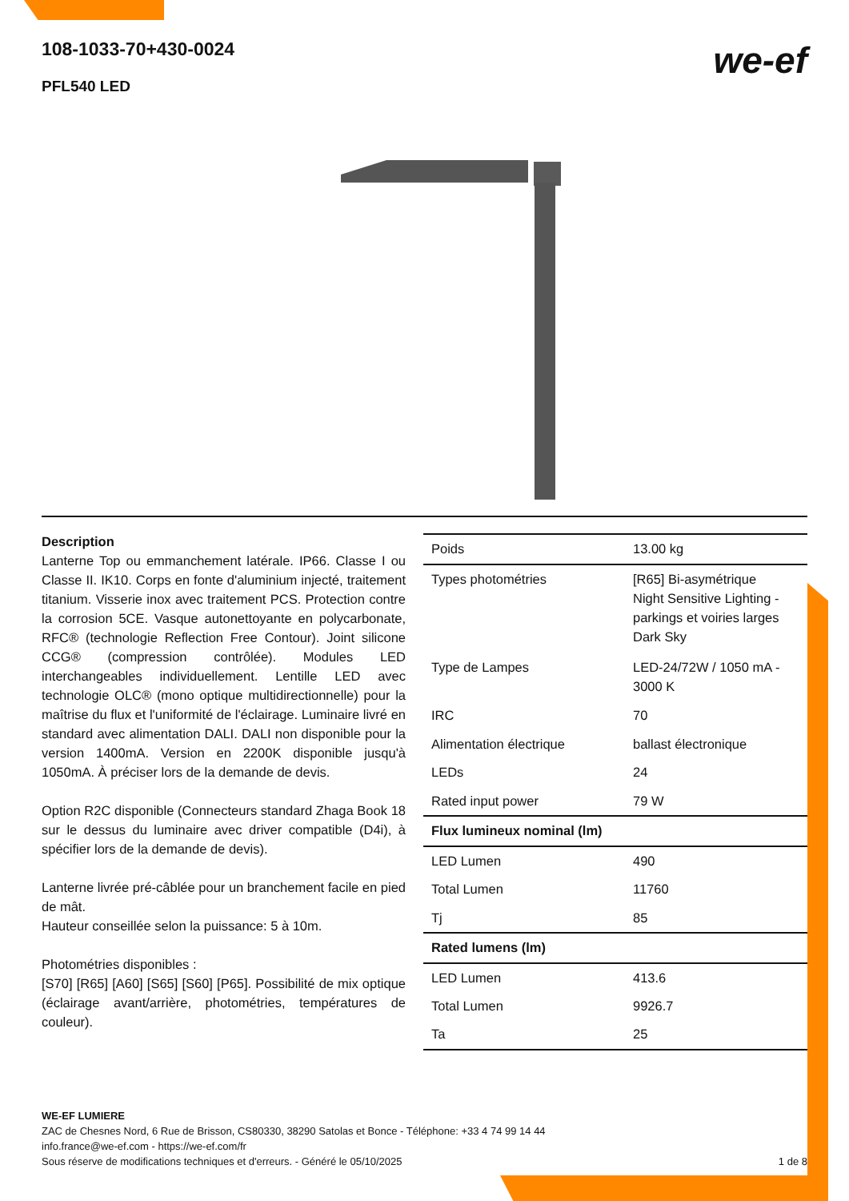108-1033-70+430-0024
PFL540 LED
we-ef
Description
Lanterne Top ou emmanchement latérale. IP66. Classe I ou Classe II. IK10. Corps en fonte d'aluminium injecté, traitement titanium. Visserie inox avec traitement PCS. Protection contre la corrosion 5CE. Vasque autonettoyante en polycarbonate, RFC® (technologie Reflection Free Contour). Joint silicone CCG® (compression contrôlée). Modules LED interchangeables individuellement. Lentille LED avec technologie OLC® (mono optique multidirectionnelle) pour la maîtrise du flux et l'uniformité de l'éclairage. Luminaire livré en standard avec alimentation DALI. DALI non disponible pour la version 1400mA. Version en 2200K disponible jusqu'à 1050mA. À préciser lors de la demande de devis.
Option R2C disponible (Connecteurs standard Zhaga Book 18 sur le dessus du luminaire avec driver compatible (D4i), à spécifier lors de la demande de devis).
Lanterne livrée pré-câblée pour un branchement facile en pied de mât.
Hauteur conseillée selon la puissance: 5 à 10m.
Photométries disponibles :
[S70] [R65] [A60] [S65] [S60] [P65]. Possibilité de mix optique (éclairage avant/arrière, photométries, températures de couleur).
| Poids | 13.00 kg |
| Types photométries | [R65] Bi-asymétrique Night Sensitive Lighting - parkings et voiries larges Dark Sky |
| Type de Lampes | LED-24/72W / 1050 mA - 3000 K |
| IRC | 70 |
| Alimentation électrique | ballast électronique |
| LEDs | 24 |
| Rated input power | 79 W |
| Flux lumineux nominal (lm) | |
| LED Lumen | 490 |
| Total Lumen | 11760 |
| Tj | 85 |
| Rated lumens (lm) | |
| LED Lumen | 413.6 |
| Total Lumen | 9926.7 |
| Ta | 25 |
WE-EF LUMIERE
ZAC de Chesnes Nord, 6 Rue de Brisson, CS80330, 38290 Satolas et Bonce - Téléphone: +33 4 74 99 14 44
info.france@we-ef.com - https://we-ef.com/fr
Sous réserve de modifications techniques et d'erreurs. - Généré le 05/10/2025 1 de 8